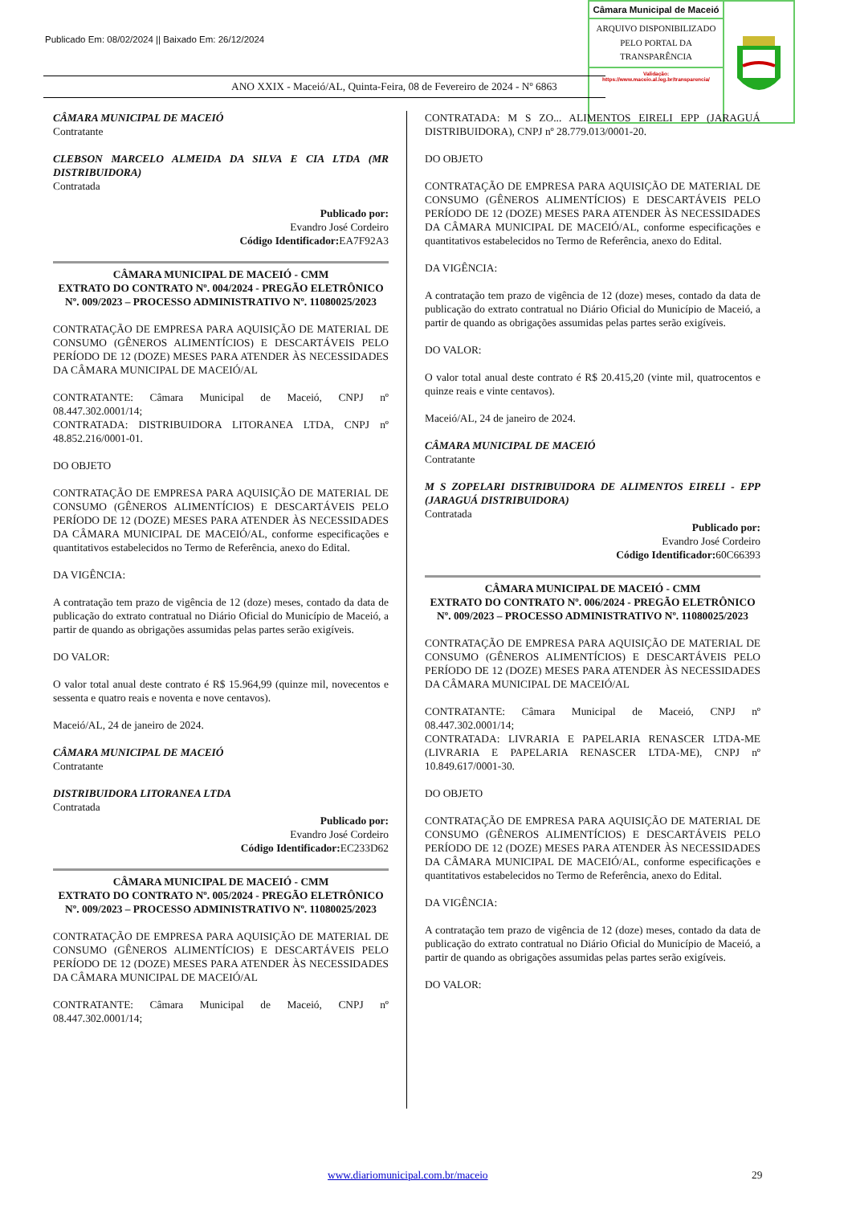Publicado Em: 08/02/2024 || Baixado Em: 26/12/2024
Câmara Municipal de Maceió
ARQUIVO DISPONIBILIZADO PELO PORTAL DA TRANSPARÊNCIA
Validação:
https://www.maceio.al.leg.br/transparencia/
ANO XXIX - Maceió/AL, Quinta-Feira, 08 de Fevereiro de 2024 - Nº 6863
CÂMARA MUNICIPAL DE MACEIÓ
Contratante
CLEBSON MARCELO ALMEIDA DA SILVA E CIA LTDA (MR DISTRIBUIDORA)
Contratada
Publicado por:
Evandro José Cordeiro
Código Identificador: EA7F92A3
CÂMARA MUNICIPAL DE MACEIÓ - CMM
EXTRATO DO CONTRATO Nº. 004/2024 - PREGÃO ELETRÔNICO Nº. 009/2023 – PROCESSO ADMINISTRATIVO Nº. 11080025/2023
CONTRATAÇÃO DE EMPRESA PARA AQUISIÇÃO DE MATERIAL DE CONSUMO (GÊNEROS ALIMENTÍCIOS) E DESCARTÁVEIS PELO PERÍODO DE 12 (DOZE) MESES PARA ATENDER ÀS NECESSIDADES DA CÂMARA MUNICIPAL DE MACEIÓ/AL
CONTRATANTE: Câmara Municipal de Maceió, CNPJ nº 08.447.302.0001/14;
CONTRATADA: DISTRIBUIDORA LITORANEA LTDA, CNPJ nº 48.852.216/0001-01.
DO OBJETO
CONTRATAÇÃO DE EMPRESA PARA AQUISIÇÃO DE MATERIAL DE CONSUMO (GÊNEROS ALIMENTÍCIOS) E DESCARTÁVEIS PELO PERÍODO DE 12 (DOZE) MESES PARA ATENDER ÀS NECESSIDADES DA CÂMARA MUNICIPAL DE MACEIÓ/AL, conforme especificações e quantitativos estabelecidos no Termo de Referência, anexo do Edital.
DA VIGÊNCIA:
A contratação tem prazo de vigência de 12 (doze) meses, contado da data de publicação do extrato contratual no Diário Oficial do Município de Maceió, a partir de quando as obrigações assumidas pelas partes serão exigíveis.
DO VALOR:
O valor total anual deste contrato é R$ 15.964,99 (quinze mil, novecentos e sessenta e quatro reais e noventa e nove centavos).
Maceió/AL, 24 de janeiro de 2024.
CÂMARA MUNICIPAL DE MACEIÓ
Contratante
DISTRIBUIDORA LITORANEA LTDA
Contratada
Publicado por:
Evandro José Cordeiro
Código Identificador: EC233D62
CÂMARA MUNICIPAL DE MACEIÓ - CMM
EXTRATO DO CONTRATO Nº. 005/2024 - PREGÃO ELETRÔNICO Nº. 009/2023 – PROCESSO ADMINISTRATIVO Nº. 11080025/2023
CONTRATAÇÃO DE EMPRESA PARA AQUISIÇÃO DE MATERIAL DE CONSUMO (GÊNEROS ALIMENTÍCIOS) E DESCARTÁVEIS PELO PERÍODO DE 12 (DOZE) MESES PARA ATENDER ÀS NECESSIDADES DA CÂMARA MUNICIPAL DE MACEIÓ/AL
CONTRATANTE: Câmara Municipal de Maceió, CNPJ nº 08.447.302.0001/14;
CONTRATADA: M S ZO... ALIMENTOS EIRELI EPP (JARAGUÁ DISTRIBUIDORA), CNPJ nº 28.779.013/0001-20.
DO OBJETO
CONTRATAÇÃO DE EMPRESA PARA AQUISIÇÃO DE MATERIAL DE CONSUMO (GÊNEROS ALIMENTÍCIOS) E DESCARTÁVEIS PELO PERÍODO DE 12 (DOZE) MESES PARA ATENDER ÀS NECESSIDADES DA CÂMARA MUNICIPAL DE MACEIÓ/AL, conforme especificações e quantitativos estabelecidos no Termo de Referência, anexo do Edital.
DA VIGÊNCIA:
A contratação tem prazo de vigência de 12 (doze) meses, contado da data de publicação do extrato contratual no Diário Oficial do Município de Maceió, a partir de quando as obrigações assumidas pelas partes serão exigíveis.
DO VALOR:
O valor total anual deste contrato é R$ 20.415,20 (vinte mil, quatrocentos e quinze reais e vinte centavos).
Maceió/AL, 24 de janeiro de 2024.
CÂMARA MUNICIPAL DE MACEIÓ
Contratante
M S ZOPELARI DISTRIBUIDORA DE ALIMENTOS EIRELI - EPP (JARAGUÁ DISTRIBUIDORA)
Contratada
Publicado por:
Evandro José Cordeiro
Código Identificador: 60C66393
CÂMARA MUNICIPAL DE MACEIÓ - CMM
EXTRATO DO CONTRATO Nº. 006/2024 - PREGÃO ELETRÔNICO Nº. 009/2023 – PROCESSO ADMINISTRATIVO Nº. 11080025/2023
CONTRATAÇÃO DE EMPRESA PARA AQUISIÇÃO DE MATERIAL DE CONSUMO (GÊNEROS ALIMENTÍCIOS) E DESCARTÁVEIS PELO PERÍODO DE 12 (DOZE) MESES PARA ATENDER ÀS NECESSIDADES DA CÂMARA MUNICIPAL DE MACEIÓ/AL
CONTRATANTE: Câmara Municipal de Maceió, CNPJ nº 08.447.302.0001/14;
CONTRATADA: LIVRARIA E PAPELARIA RENASCER LTDA-ME (LIVRARIA E PAPELARIA RENASCER LTDA-ME), CNPJ nº 10.849.617/0001-30.
DO OBJETO
CONTRATAÇÃO DE EMPRESA PARA AQUISIÇÃO DE MATERIAL DE CONSUMO (GÊNEROS ALIMENTÍCIOS) E DESCARTÁVEIS PELO PERÍODO DE 12 (DOZE) MESES PARA ATENDER ÀS NECESSIDADES DA CÂMARA MUNICIPAL DE MACEIÓ/AL, conforme especificações e quantitativos estabelecidos no Termo de Referência, anexo do Edital.
DA VIGÊNCIA:
A contratação tem prazo de vigência de 12 (doze) meses, contado da data de publicação do extrato contratual no Diário Oficial do Município de Maceió, a partir de quando as obrigações assumidas pelas partes serão exigíveis.
DO VALOR:
www.diariomunicipal.com.br/maceio
29